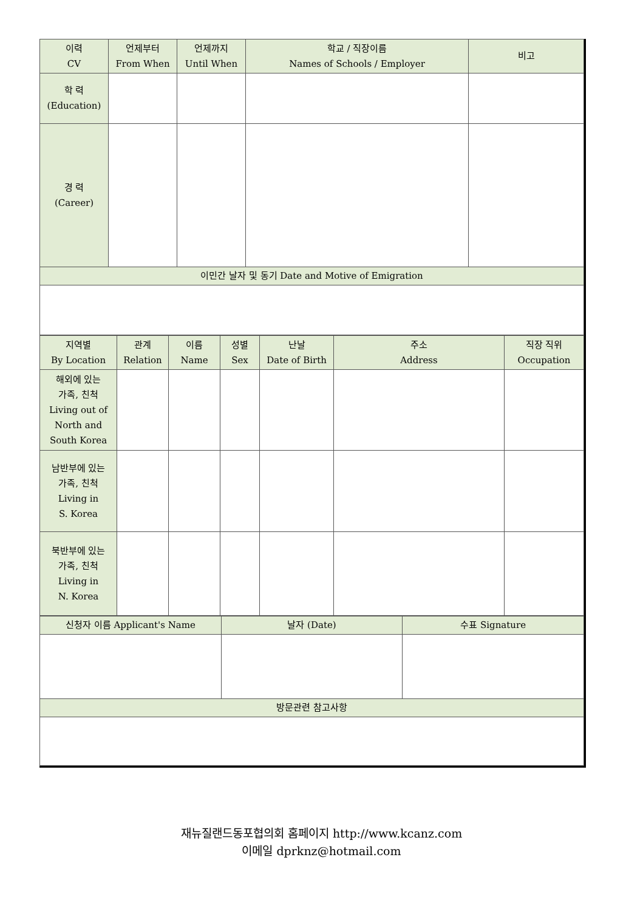| 이력 CV | 언제부터 From When | 언제까지 Until When | 학교 / 직장이름 Names of Schools / Employer | 비고 |
| --- | --- | --- | --- | --- |
| 학 력 (Education) | | | | |
| 경 력 (Career) | | | | |
| 이민간 날자 및 동기 Date and Motive of Emigration | | | | |
| 지역별 By Location | 관계 Relation | 이름 Name | 성별 Sex | 난날 Date of Birth | 주소 Address | 직장 직위 Occupation |
| --- | --- | --- | --- | --- | --- | --- |
| 해외에 있는 가족, 친척 Living out of North and South Korea | | | | | | |
| 남반부에 있는 가족, 친척 Living in S. Korea | | | | | | |
| 북반부에 있는 가족, 친척 Living in N. Korea | | | | | | |
| 신청자 이름 Applicant's Name | 날자 (Date) | 수표 Signature |
| 방문관련 참고사항 | | |
재뉴질랜드동포협의회 홈페이지 http://www.kcanz.com
이메일 dprknz@hotmail.com